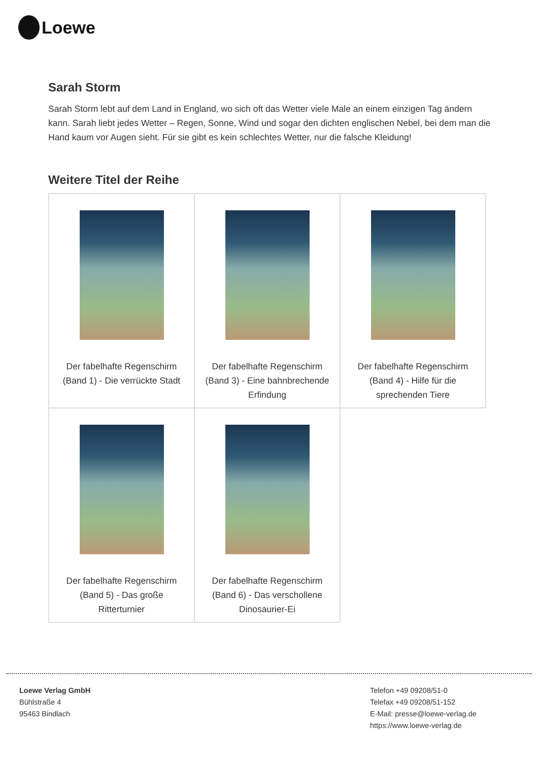Loewe
Sarah Storm
Sarah Storm lebt auf dem Land in England, wo sich oft das Wetter viele Male an einem einzigen Tag ändern kann. Sarah liebt jedes Wetter – Regen, Sonne, Wind und sogar den dichten englischen Nebel, bei dem man die Hand kaum vor Augen sieht. Für sie gibt es kein schlechtes Wetter, nur die falsche Kleidung!
Weitere Titel der Reihe
| Der fabelhafte Regenschirm (Band 1) - Die verrückte Stadt | Der fabelhafte Regenschirm (Band 3) - Eine bahnbrechende Erfindung | Der fabelhafte Regenschirm (Band 4) - Hilfe für die sprechenden Tiere |
| Der fabelhafte Regenschirm (Band 5) - Das große Ritterturnier | Der fabelhafte Regenschirm (Band 6) - Das verschollene Dinosaurier-Ei | |
Loewe Verlag GmbH
Bühlstraße 4
95463 Bindlach
Telefon +49 09208/51-0
Telefax +49 09208/51-152
E-Mail: presse@loewe-verlag.de
https://www.loewe-verlag.de